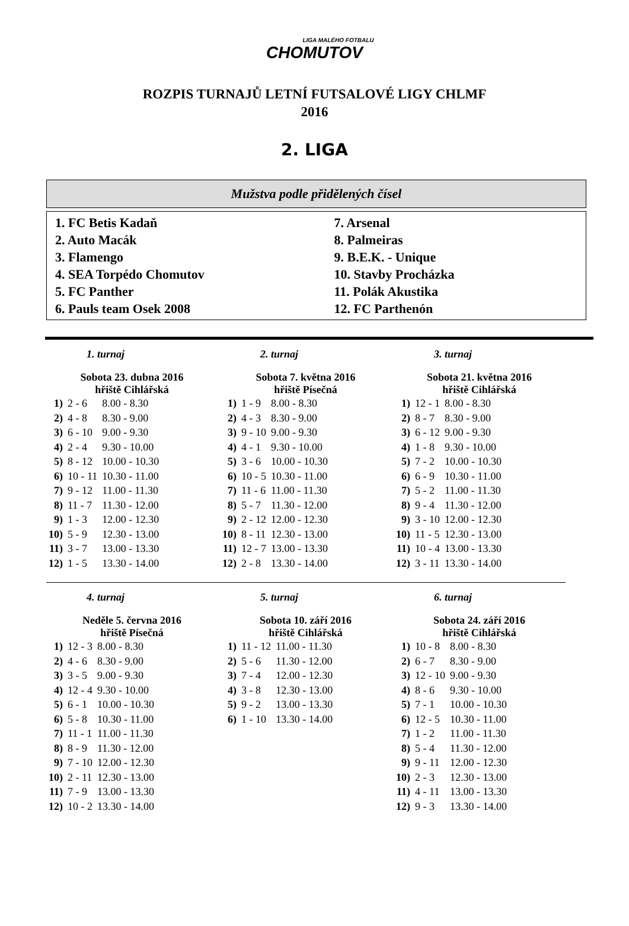LIGA MALÉHO FOTBALU
CHOMUTOV
ROZPIS TURNAJŮ LETNÍ FUTSALOVÉ LIGY CHLMF
2016
2. LIGA
Mužstva podle přidělených čísel
1. FC Betis Kadaň
2. Auto Macák
3. Flamengo
4. SEA Torpédo Chomutov
5. FC Panther
6. Pauls team Osek 2008
7. Arsenal
8. Palmeiras
9. B.E.K. - Unique
10. Stavby Procházka
11. Polák Akustika
12. FC Parthenón
1. turnaj
Sobota 23. dubna 2016
hřiště Cihlářská
| 1) | 2 - 6 | 8.00 - 8.30 |
| 2) | 4 - 8 | 8.30 - 9.00 |
| 3) | 6 - 10 | 9.00 - 9.30 |
| 4) | 2 - 4 | 9.30 - 10.00 |
| 5) | 8 - 12 | 10.00 - 10.30 |
| 6) | 10 - 11 | 10.30 - 11.00 |
| 7) | 9 - 12 | 11.00 - 11.30 |
| 8) | 11 - 7 | 11.30 - 12.00 |
| 9) | 1 - 3 | 12.00 - 12.30 |
| 10) | 5 - 9 | 12.30 - 13.00 |
| 11) | 3 - 7 | 13.00 - 13.30 |
| 12) | 1 - 5 | 13.30 - 14.00 |
2. turnaj
Sobota 7. května 2016
hřiště Písečná
| 1) | 1 - 9 | 8.00 - 8.30 |
| 2) | 4 - 3 | 8.30 - 9.00 |
| 3) | 9 - 10 | 9.00 - 9.30 |
| 4) | 4 - 1 | 9.30 - 10.00 |
| 5) | 3 - 6 | 10.00 - 10.30 |
| 6) | 10 - 5 | 10.30 - 11.00 |
| 7) | 11 - 6 | 11.00 - 11.30 |
| 8) | 5 - 7 | 11.30 - 12.00 |
| 9) | 2 - 12 | 12.00 - 12.30 |
| 10) | 8 - 11 | 12.30 - 13.00 |
| 11) | 12 - 7 | 13.00 - 13.30 |
| 12) | 2 - 8 | 13.30 - 14.00 |
3. turnaj
Sobota 21. května 2016
hřiště Cihlářská
| 1) | 12 - 1 | 8.00 - 8.30 |
| 2) | 8 - 7 | 8.30 - 9.00 |
| 3) | 6 - 12 | 9.00 - 9.30 |
| 4) | 1 - 8 | 9.30 - 10.00 |
| 5) | 7 - 2 | 10.00 - 10.30 |
| 6) | 6 - 9 | 10.30 - 11.00 |
| 7) | 5 - 2 | 11.00 - 11.30 |
| 8) | 9 - 4 | 11.30 - 12.00 |
| 9) | 3 - 10 | 12.00 - 12.30 |
| 10) | 11 - 5 | 12.30 - 13.00 |
| 11) | 10 - 4 | 13.00 - 13.30 |
| 12) | 3 - 11 | 13.30 - 14.00 |
4. turnaj
Neděle 5. června 2016
hřiště Písečná
| 1) | 12 - 3 | 8.00 - 8.30 |
| 2) | 4 - 6 | 8.30 - 9.00 |
| 3) | 3 - 5 | 9.00 - 9.30 |
| 4) | 12 - 4 | 9.30 - 10.00 |
| 5) | 6 - 1 | 10.00 - 10.30 |
| 6) | 5 - 8 | 10.30 - 11.00 |
| 7) | 11 - 1 | 11.00 - 11.30 |
| 8) | 8 - 9 | 11.30 - 12.00 |
| 9) | 7 - 10 | 12.00 - 12.30 |
| 10) | 2 - 11 | 12.30 - 13.00 |
| 11) | 7 - 9 | 13.00 - 13.30 |
| 12) | 10 - 2 | 13.30 - 14.00 |
5. turnaj
Sobota 10. září 2016
hřiště Cihlářská
| 1) | 11 - 12 | 11.00 - 11.30 |
| 2) | 5 - 6 | 11.30 - 12.00 |
| 3) | 7 - 4 | 12.00 - 12.30 |
| 4) | 3 - 8 | 12.30 - 13.00 |
| 5) | 9 - 2 | 13.00 - 13.30 |
| 6) | 1 - 10 | 13.30 - 14.00 |
6. turnaj
Sobota 24. září 2016
hřiště Cihlářská
| 1) | 10 - 8 | 8.00 - 8.30 |
| 2) | 6 - 7 | 8.30 - 9.00 |
| 3) | 12 - 10 | 9.00 - 9.30 |
| 4) | 8 - 6 | 9.30 - 10.00 |
| 5) | 7 - 1 | 10.00 - 10.30 |
| 6) | 12 - 5 | 10.30 - 11.00 |
| 7) | 1 - 2 | 11.00 - 11.30 |
| 8) | 5 - 4 | 11.30 - 12.00 |
| 9) | 9 - 11 | 12.00 - 12.30 |
| 10) | 2 - 3 | 12.30 - 13.00 |
| 11) | 4 - 11 | 13.00 - 13.30 |
| 12) | 9 - 3 | 13.30 - 14.00 |